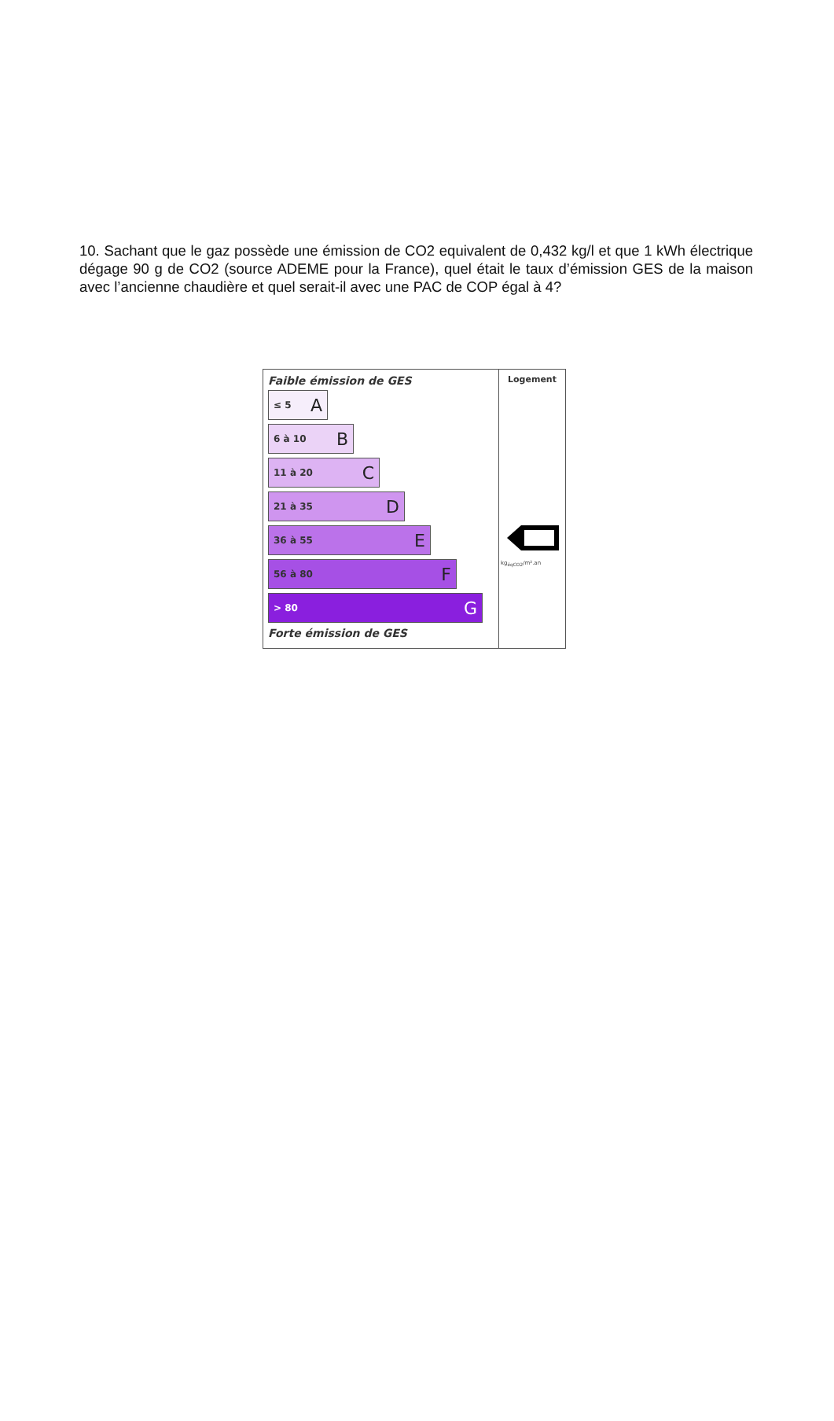10. Sachant que le gaz possède une émission de CO2 equivalent de 0,432 kg/l et que 1 kWh électrique dégage 90 g de CO2 (source ADEME pour la France), quel était le taux d’émission GES de la maison avec l’ancienne chaudière et quel serait-il avec une PAC de COP égal à 4?
Faible émission de GES
≤ 5 A
6 à 10 B
11 à 20 C
21 à 35 D
36 à 55 E
56 à 80 F
> 80 G
Forte émission de GES
Logement
kg<sub>éqCO2</sub>/m².an